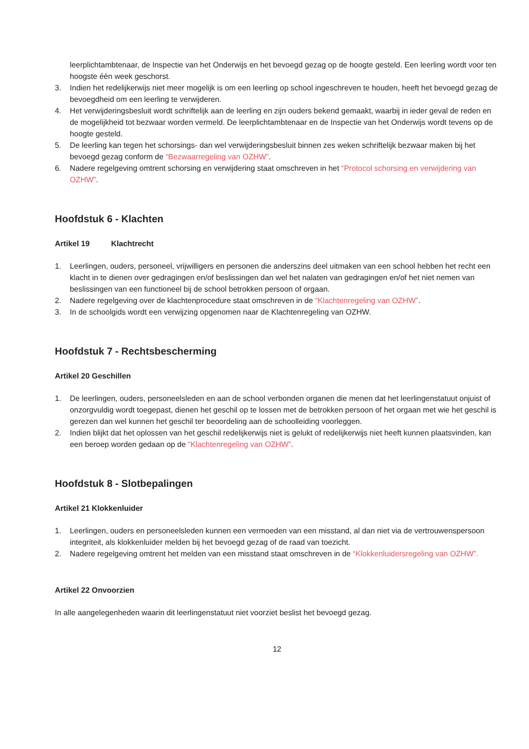leerplichtambtenaar, de Inspectie van het Onderwijs en het bevoegd gezag op de hoogte gesteld. Een leerling wordt voor ten hoogste één week geschorst.
3. Indien het redelijkerwijs niet meer mogelijk is om een leerling op school ingeschreven te houden, heeft het bevoegd gezag de bevoegdheid om een leerling te verwijderen.
4. Het verwijderingsbesluit wordt schriftelijk aan de leerling en zijn ouders bekend gemaakt, waarbij in ieder geval de reden en de mogelijkheid tot bezwaar worden vermeld. De leerplichtambtenaar en de Inspectie van het Onderwijs wordt tevens op de hoogte gesteld.
5. De leerling kan tegen het schorsings- dan wel verwijderingsbesluit binnen zes weken schriftelijk bezwaar maken bij het bevoegd gezag conform de “Bezwaarregeling van OZHW”.
6. Nadere regelgeving omtrent schorsing en verwijdering staat omschreven in het “Protocol schorsing en verwijdering van OZHW”.
Hoofdstuk 6 - Klachten
Artikel 19 Klachtrecht
1. Leerlingen, ouders, personeel, vrijwilligers en personen die anderszins deel uitmaken van een school hebben het recht een klacht in te dienen over gedragingen en/of beslissingen dan wel het nalaten van gedragingen en/of het niet nemen van beslissingen van een functioneel bij de school betrokken persoon of orgaan.
2. Nadere regelgeving over de klachtenprocedure staat omschreven in de “Klachtenregeling van OZHW”.
3. In de schoolgids wordt een verwijzing opgenomen naar de Klachtenregeling van OZHW.
Hoofdstuk 7 - Rechtsbescherming
Artikel 20 Geschillen
1. De leerlingen, ouders, personeelsleden en aan de school verbonden organen die menen dat het leerlingenstatuut onjuist of onzorgvuldig wordt toegepast, dienen het geschil op te lossen met de betrokken persoon of het orgaan met wie het geschil is gerezen dan wel kunnen het geschil ter beoordeling aan de schoolleiding voorleggen.
2. Indien blijkt dat het oplossen van het geschil redelijkerwijs niet is gelukt of redelijkerwijs niet heeft kunnen plaatsvinden, kan een beroep worden gedaan op de “Klachtenregeling van OZHW”.
Hoofdstuk 8 - Slotbepalingen
Artikel 21 Klokkenluider
1. Leerlingen, ouders en personeelsleden kunnen een vermoeden van een misstand, al dan niet via de vertrouwenspersoon integriteit, als klokkenluider melden bij het bevoegd gezag of de raad van toezicht.
2. Nadere regelgeving omtrent het melden van een misstand staat omschreven in de “Klokkenluidersregeling van OZHW”.
Artikel 22 Onvoorzien
In alle aangelegenheden waarin dit leerlingenstatuut niet voorziet beslist het bevoegd gezag.
12